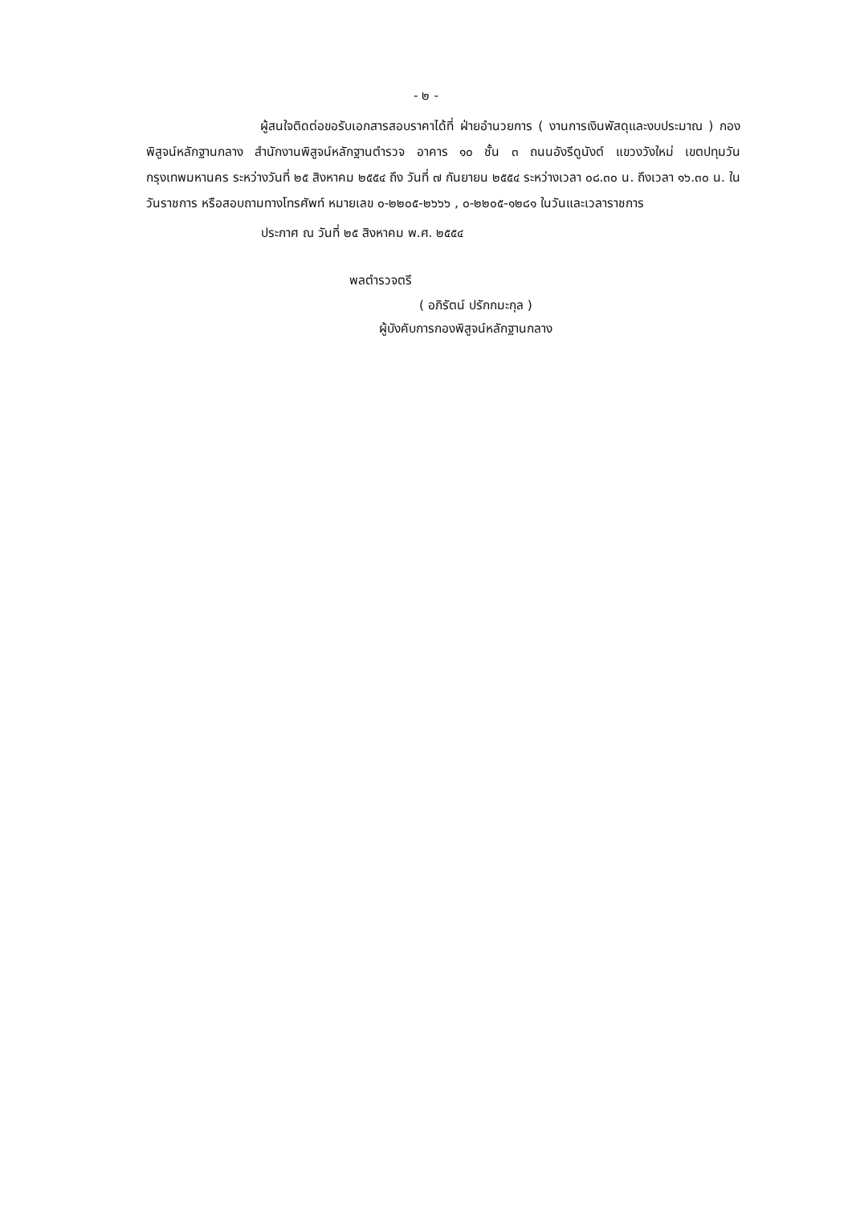- ๒ -
ผู้สนใจติดต่อขอรับเอกสารสอบราคาได้ที่ ฝ่ายอำนวยการ ( งานการเงินพัสดุและงบประมาณ ) กองพิสูจน์หลักฐานกลาง สำนักงานพิสูจน์หลักฐานตำรวจ อาคาร ๑๐ ชั้น ๓ ถนนอังรีดูนังต์ แขวงวังใหม่ เขตปทุมวัน กรุงเทพมหานคร ระหว่างวันที่ ๒๕ สิงหาคม ๒๕๕๔ ถึง วันที่ ๗ กันยายน ๒๕๕๔ ระหว่างเวลา ๐๘.๓๐ น. ถึงเวลา ๑๖.๓๐ น. ในวันราชการ หรือสอบถามทางโทรศัพท์ หมายเลข ๐-๒๒๐๕-๒๖๖๖ , ๐-๒๒๐๕-๑๒๘๑ ในวันและเวลาราชการ
ประกาศ ณ วันที่ ๒๕ สิงหาคม พ.ศ. ๒๕๕๔
พลตำรวจตรี
( อภิรัตน์ ปรักกมะกุล )
ผู้บังคับการกองพิสูจน์หลักฐานกลาง